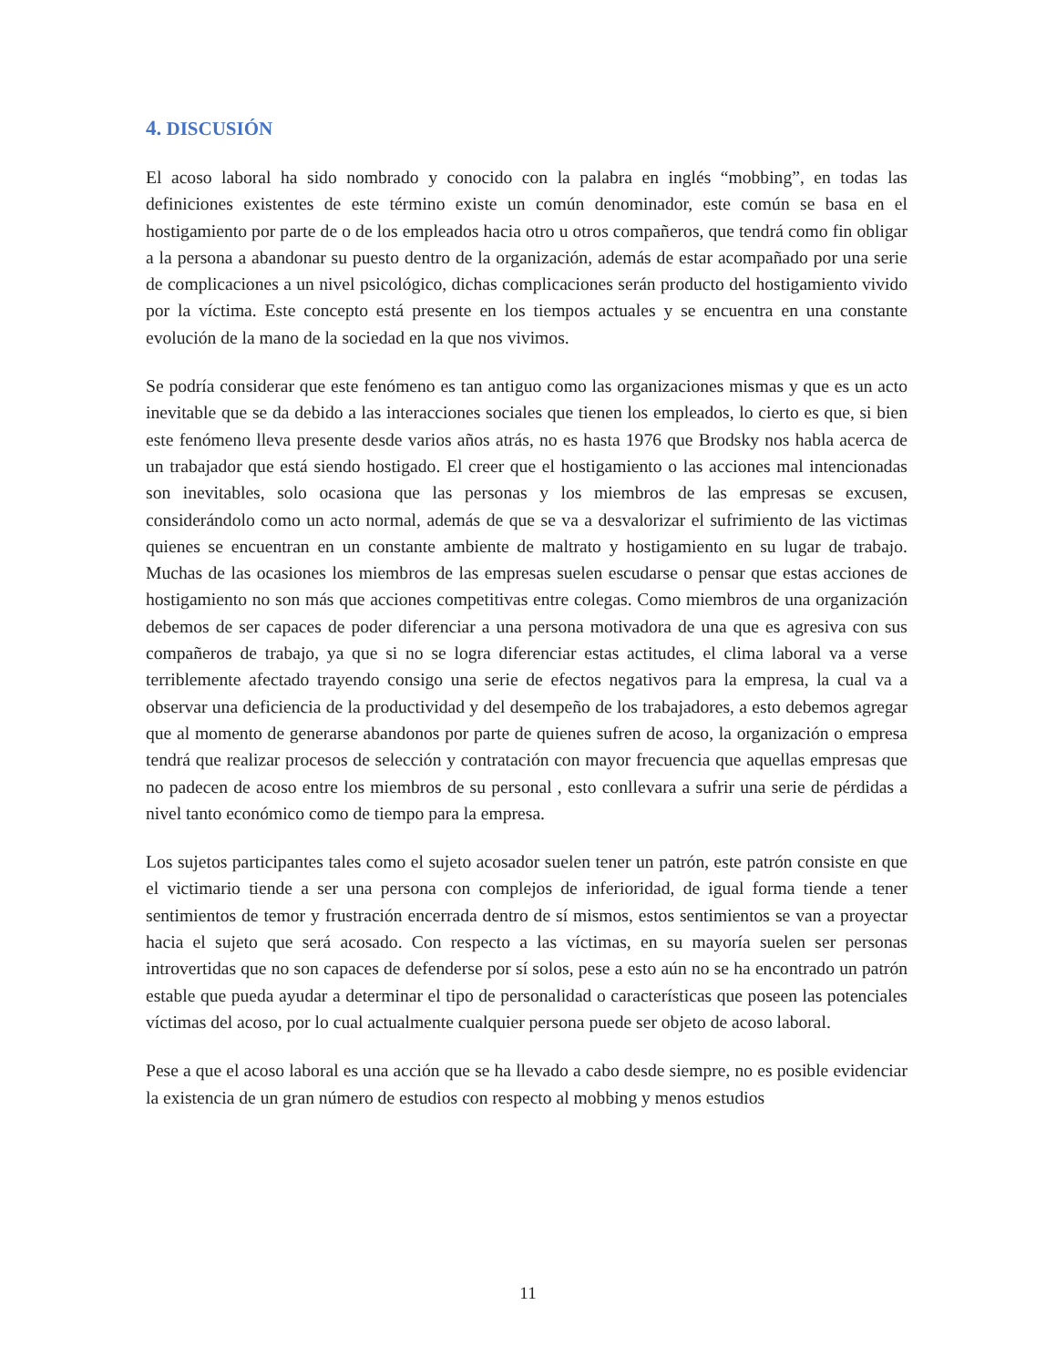4. DISCUSIÓN
El acoso laboral ha sido nombrado y conocido con la palabra en inglés “mobbing”, en todas las definiciones existentes de este término existe un común denominador, este común se basa en el hostigamiento por parte de o de los empleados hacia otro u otros compañeros, que tendrá como fin obligar a la persona a abandonar su puesto dentro de la organización, además de estar acompañado por una serie de complicaciones a un nivel psicológico, dichas complicaciones serán producto del hostigamiento vivido por la víctima. Este concepto está presente en los tiempos actuales y se encuentra en una constante evolución de la mano de la sociedad en la que nos vivimos.
Se podría considerar que este fenómeno es tan antiguo como las organizaciones mismas y que es un acto inevitable que se da debido a las interacciones sociales que tienen los empleados, lo cierto es que, si bien este fenómeno lleva presente desde varios años atrás, no es hasta 1976 que Brodsky nos habla acerca de un trabajador que está siendo hostigado. El creer que el hostigamiento o las acciones mal intencionadas son inevitables, solo ocasiona que las personas y los miembros de las empresas se excusen, considerándolo como un acto normal, además de que se va a desvalorizar el sufrimiento de las victimas quienes se encuentran en un constante ambiente de maltrato y hostigamiento en su lugar de trabajo. Muchas de las ocasiones los miembros de las empresas suelen escudarse o pensar que estas acciones de hostigamiento no son más que acciones competitivas entre colegas. Como miembros de una organización debemos de ser capaces de poder diferenciar a una persona motivadora de una que es agresiva con sus compañeros de trabajo, ya que si no se logra diferenciar estas actitudes, el clima laboral va a verse terriblemente afectado trayendo consigo una serie de efectos negativos para la empresa, la cual va a observar una deficiencia de la productividad y del desempeño de los trabajadores, a esto debemos agregar que al momento de generarse abandonos por parte de quienes sufren de acoso, la organización o empresa tendrá que realizar procesos de selección y contratación con mayor frecuencia que aquellas empresas que no padecen de acoso entre los miembros de su personal , esto conllevara a sufrir una serie de pérdidas a nivel tanto económico como de tiempo para la empresa.
Los sujetos participantes tales como el sujeto acosador suelen tener un patrón, este patrón consiste en que el victimario tiende a ser una persona con complejos de inferioridad, de igual forma tiende a tener sentimientos de temor y frustración encerrada dentro de sí mismos, estos sentimientos se van a proyectar hacia el sujeto que será acosado. Con respecto a las víctimas, en su mayoría suelen ser personas introvertidas que no son capaces de defenderse por sí solos, pese a esto aún no se ha encontrado un patrón estable que pueda ayudar a determinar el tipo de personalidad o características que poseen las potenciales víctimas del acoso, por lo cual actualmente cualquier persona puede ser objeto de acoso laboral.
Pese a que el acoso laboral es una acción que se ha llevado a cabo desde siempre, no es posible evidenciar la existencia de un gran número de estudios con respecto al mobbing y menos estudios
11